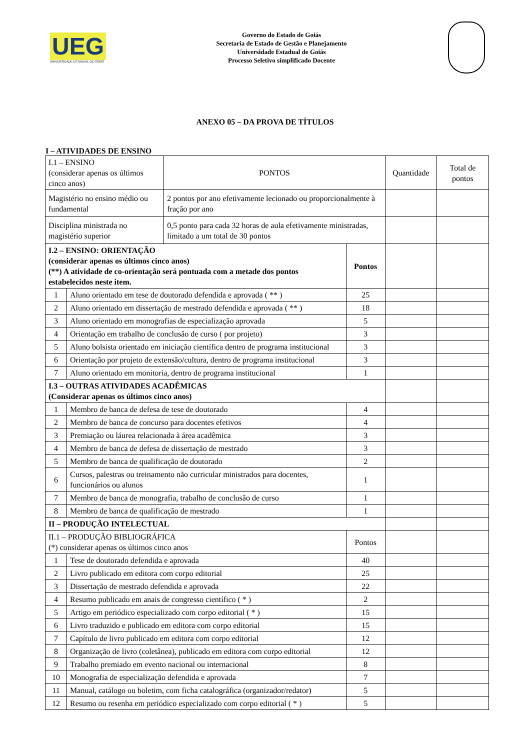UEG
UNIVERSIDADE ESTADUAL DE GOIÁS
Governo do Estado de Goiás
Secretaria de Estado de Gestão e Planejamento
Universidade Estadual de Goiás
Processo Seletivo simplificado Docente
ANEXO 05 – DA PROVA DE TÍTULOS
I – ATIVIDADES DE ENSINO
| I.1 – ENSINO (considerar apenas os últimos cinco anos) | | PONTOS | | Quantidade | Total de pontos |
| Magistério no ensino médio ou fundamental | | 2 pontos por ano efetivamente lecionado ou proporcionalmente à fração por ano | | | |
| Disciplina ministrada no magistério superior | | 0,5 ponto para cada 32 horas de aula efetivamente ministradas, limitado a um total de 30 pontos | | | |
| I.2 – ENSINO: ORIENTAÇÃO (considerar apenas os últimos cinco anos) (**) A atividade de co-orientação será pontuada com a metade dos pontos estabelecidos neste item. | | | Pontos | | |
| 1 | Aluno orientado em tese de doutorado defendida e aprovada ( ** ) | | 25 | | |
| 2 | Aluno orientado em dissertação de mestrado defendida e aprovada ( ** ) | | 18 | | |
| 3 | Aluno orientado em monografias de especialização aprovada | | 5 | | |
| 4 | Orientação em trabalho de conclusão de curso ( por projeto) | | 3 | | |
| 5 | Aluno bolsista orientado em iniciação científica dentro de programa institucional | | 3 | | |
| 6 | Orientação por projeto de extensão/cultura, dentro de programa institucional | | 3 | | |
| 7 | Aluno orientado em monitoria, dentro de programa institucional | | 1 | | |
| I.3 – OUTRAS ATIVIDADES ACADÊMICAS (Considerar apenas os últimos cinco anos) | | | | | |
| 1 | Membro de banca de defesa de tese de doutorado | | 4 | | |
| 2 | Membro de banca de concurso para docentes efetivos | | 4 | | |
| 3 | Premiação ou láurea relacionada à área acadêmica | | 3 | | |
| 4 | Membro de banca de defesa de dissertação de mestrado | | 3 | | |
| 5 | Membro de banca de qualificação de doutorado | | 2 | | |
| 6 | Cursos, palestras ou treinamento não curricular ministrados para docentes, funcionários ou alunos | | 1 | | |
| 7 | Membro de banca de monografia, trabalho de conclusão de curso | | 1 | | |
| 8 | Membro de banca de qualificação de mestrado | | 1 | | |
| II – PRODUÇÃO INTELECTUAL | | | | | |
| II.1 – PRODUÇÃO BIBLIOGRÁFICA (*) considerar apenas os últimos cinco anos | | | Pontos | | |
| 1 | Tese de doutorado defendida e aprovada | | 40 | | |
| 2 | Livro publicado em editora com corpo editorial | | 25 | | |
| 3 | Dissertação de mestrado defendida e aprovada | | 22 | | |
| 4 | Resumo publicado em anais de congresso científico ( * ) | | 2 | | |
| 5 | Artigo em periódico especializado com corpo editorial ( * ) | | 15 | | |
| 6 | Livro traduzido e publicado em editora com corpo editorial | | 15 | | |
| 7 | Capítulo de livro publicado em editora com corpo editorial | | 12 | | |
| 8 | Organização de livro (coletânea), publicado em editora com corpo editorial | | 12 | | |
| 9 | Trabalho premiado em evento nacional ou internacional | | 8 | | |
| 10 | Monografia de especialização defendida e aprovada | | 7 | | |
| 11 | Manual, catálogo ou boletim, com ficha catalográfica (organizador/redator) | | 5 | | |
| 12 | Resumo ou resenha em periódico especializado com corpo editorial ( * ) | | 5 | | |